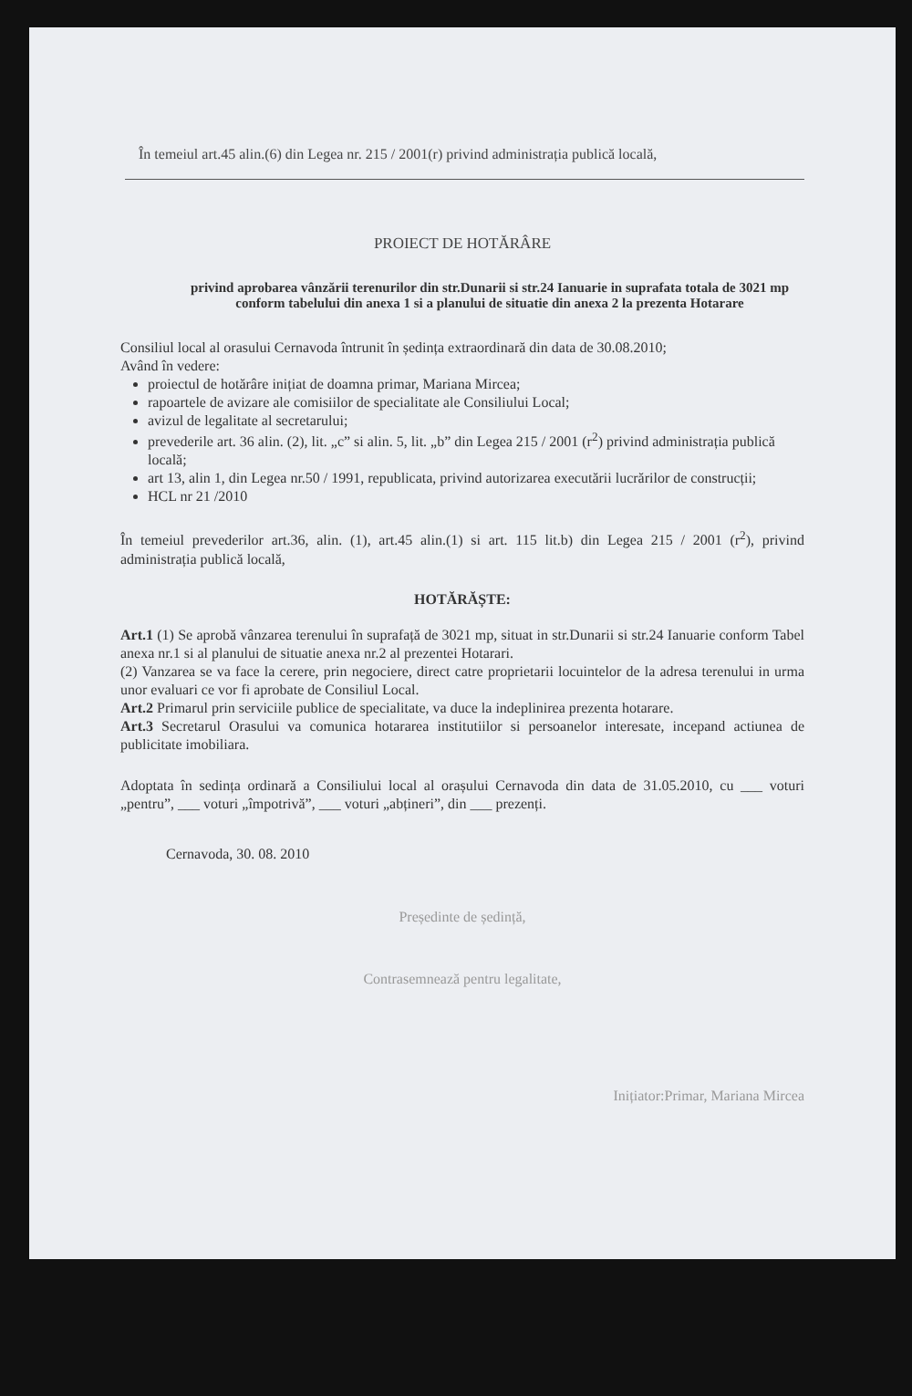În temeiul art.45 alin.(6) din Legea nr. 215 / 2001(r) privind administrația publică locală,
PROIECT DE HOTĂRÂRE
privind aprobarea vânzării terenurilor din str.Dunarii si str.24 Ianuarie in suprafata totala de 3021 mp conform tabelului din anexa 1 si a planului de situatie din anexa 2 la prezenta Hotarare
Consiliul local al orasului Cernavoda întrunit în ședința extraordinară din data de 30.08.2010;
Având în vedere:
proiectul de hotărâre inițiat de doamna primar, Mariana Mircea;
rapoartele de avizare ale comisiilor de specialitate ale Consiliului Local;
avizul de legalitate al secretarului;
prevederile art. 36 alin. (2), lit. „c” si alin. 5, lit. „b” din Legea 215 / 2001 (r<sup>2</sup>) privind administrația publică locală;
art 13, alin 1, din Legea nr.50 / 1991, republicata, privind autorizarea executării lucrărilor de construcții;
HCL nr 21 /2010
În temeiul prevederilor art.36, alin. (1), art.45 alin.(1) si art. 115 lit.b) din Legea 215 / 2001 (r<sup>2</sup>), privind administrația publică locală,
HOTĂRĂȘTE:
Art.1 (1) Se aprobă vânzarea terenului în suprafață de 3021 mp, situat in str.Dunarii si str.24 Ianuarie conform Tabel anexa nr.1 si al planului de situatie anexa nr.2 al prezentei Hotarari.
(2) Vanzarea se va face la cerere, prin negociere, direct catre proprietarii locuintelor de la adresa terenului in urma unor evaluari ce vor fi aprobate de Consiliul Local.
Art.2 Primarul prin serviciile publice de specialitate, va duce la indeplinirea prezenta hotarare.
Art.3 Secretarul Orasului va comunica hotararea institutiilor si persoanelor interesate, incepand actiunea de publicitate imobiliara.
Adoptata în sedința ordinară a Consiliului local al orașului Cernavoda din data de 31.05.2010, cu ___ voturi „pentru”, ___ voturi „împotrivă”, ___ voturi „abțineri”, din ___ prezenți.
Cernavoda, 30. 08. 2010
Președinte de ședință,
Contrasemnează pentru legalitate,
Inițiator:Primar, Mariana Mircea